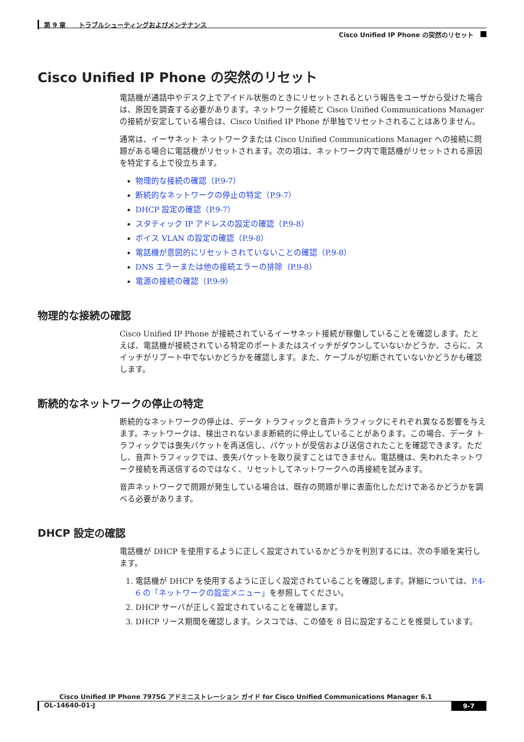第 9 章　　トラブルシューティングおよびメンテナンス
Cisco Unified IP Phone の突然のリセット
Cisco Unified IP Phone の突然のリセット
電話機が通話中やデスク上でアイドル状態のときにリセットされるという報告をユーザから受けた場合は、原因を調査する必要があります。ネットワーク接続と Cisco Unified Communications Manager の接続が安定している場合は、Cisco Unified IP Phone が単独でリセットされることはありません。
通常は、イーサネット ネットワークまたは Cisco Unified Communications Manager への接続に問題がある場合に電話機がリセットされます。次の項は、ネットワーク内で電話機がリセットされる原因を特定する上で役立ちます。
物理的な接続の確認（P.9-7）
断続的なネットワークの停止の特定（P.9-7）
DHCP 設定の確認（P.9-7）
スタティック IP アドレスの設定の確認（P.9-8）
ボイス VLAN の設定の確認（P.9-8）
電話機が意図的にリセットされていないことの確認（P.9-8）
DNS エラーまたは他の接続エラーの排除（P.9-8）
電源の接続の確認（P.9-9）
物理的な接続の確認
Cisco Unified IP Phone が接続されているイーサネット接続が稼働していることを確認します。たとえば、電話機が接続されている特定のポートまたはスイッチがダウンしていないかどうか、さらに、スイッチがリブート中でないかどうかを確認します。また、ケーブルが切断されていないかどうかも確認します。
断続的なネットワークの停止の特定
断続的なネットワークの停止は、データ トラフィックと音声トラフィックにそれぞれ異なる影響を与えます。ネットワークは、検出されないまま断続的に停止していることがあります。この場合、データ トラフィックでは喪失パケットを再送信し、パケットが受信および送信されたことを確認できます。ただし、音声トラフィックでは、喪失パケットを取り戻すことはできません。電話機は、失われたネットワーク接続を再送信するのではなく、リセットしてネットワークへの再接続を試みます。
音声ネットワークで問題が発生している場合は、既存の問題が単に表面化しただけであるかどうかを調べる必要があります。
DHCP 設定の確認
電話機が DHCP を使用するように正しく設定されているかどうかを判別するには、次の手順を実行します。
1. 電話機が DHCP を使用するように正しく設定されていることを確認します。詳細については、P.4-6 の「ネットワークの設定メニュー」を参照してください。
2. DHCP サーバが正しく設定されていることを確認します。
3. DHCP リース期間を確認します。シスコでは、この値を 8 日に設定することを推奨しています。
Cisco Unified IP Phone 7975G アドミニストレーション ガイド for Cisco Unified Communications Manager 6.1
OL-14640-01-J 9-7